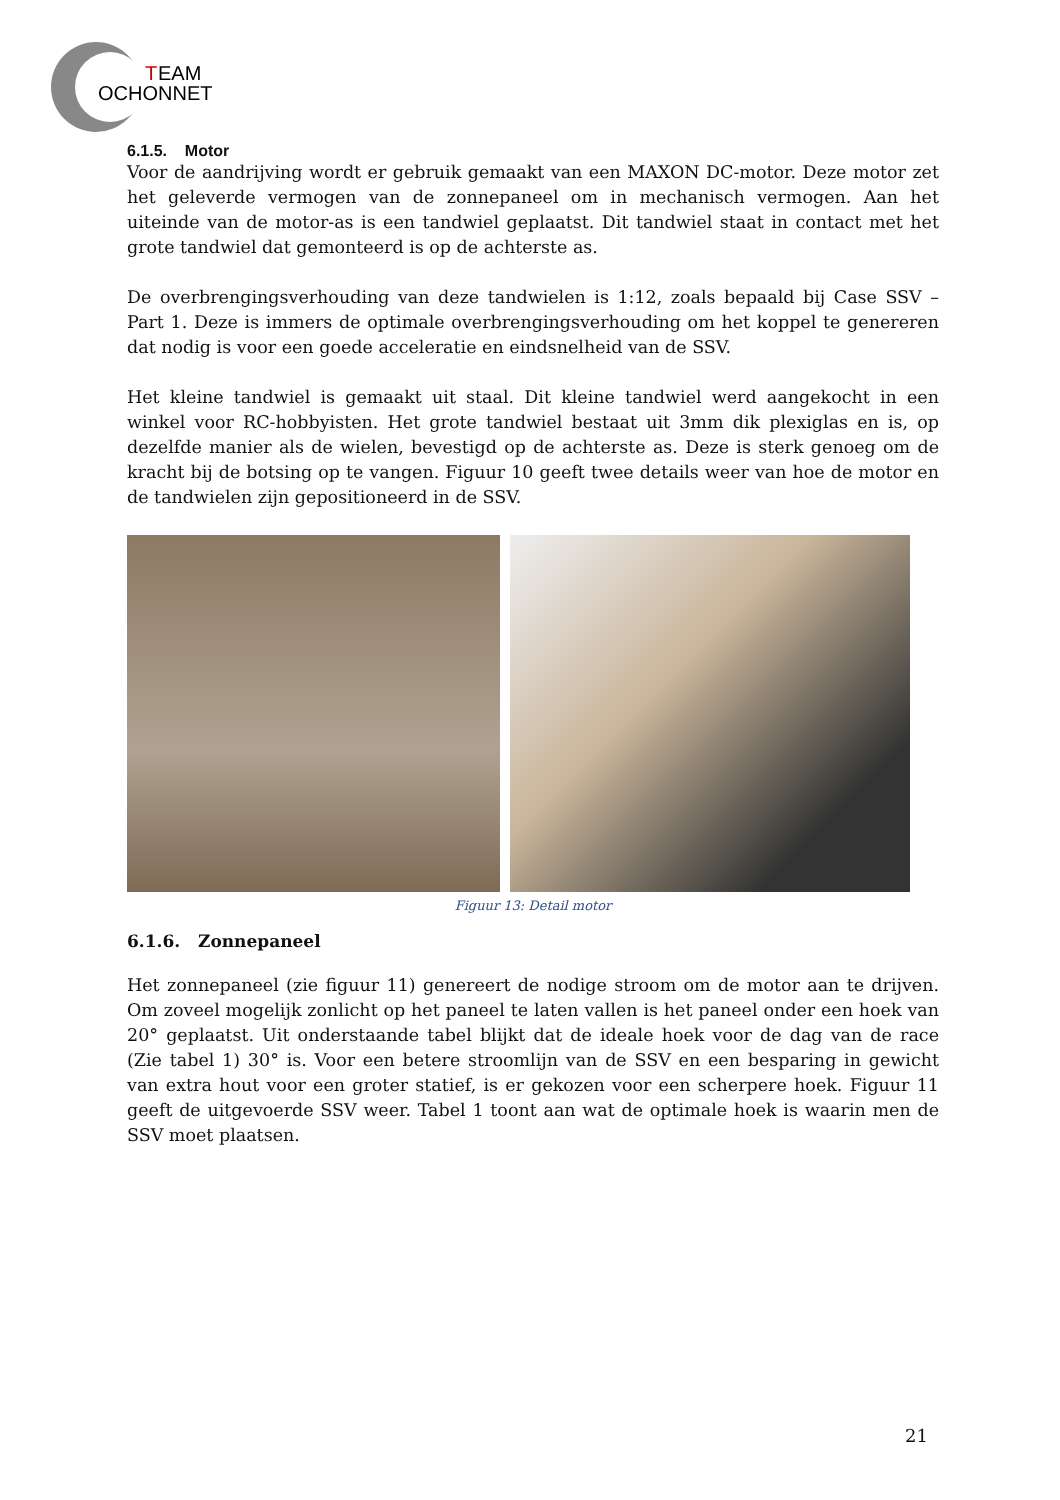T
EAM
OCHONNET
6.1.5. Motor
Voor de aandrijving wordt er gebruik gemaakt van een MAXON DC-motor. Deze motor zet het geleverde vermogen van de zonnepaneel om in mechanisch vermogen. Aan het uiteinde van de motor-as is een tandwiel geplaatst. Dit tandwiel staat in contact met het grote tandwiel dat gemonteerd is op de achterste as.
De overbrengingsverhouding van deze tandwielen is 1:12, zoals bepaald bij Case SSV – Part 1. Deze is immers de optimale overbrengingsverhouding om het koppel te genereren dat nodig is voor een goede acceleratie en eindsnelheid van de SSV.
Het kleine tandwiel is gemaakt uit staal. Dit kleine tandwiel werd aangekocht in een winkel voor RC-hobbyisten. Het grote tandwiel bestaat uit 3mm dik plexiglas en is, op dezelfde manier als de wielen, bevestigd op de achterste as. Deze is sterk genoeg om de kracht bij de botsing op te vangen. Figuur 10 geeft twee details weer van hoe de motor en de tandwielen zijn gepositioneerd in de SSV.
Figuur 13: Detail motor
6.1.6. Zonnepaneel
Het zonnepaneel (zie figuur 11) genereert de nodige stroom om de motor aan te drijven. Om zoveel mogelijk zonlicht op het paneel te laten vallen is het paneel onder een hoek van 20° geplaatst. Uit onderstaande tabel blijkt dat de ideale hoek voor de dag van de race (Zie tabel 1) 30° is. Voor een betere stroomlijn van de SSV en een besparing in gewicht van extra hout voor een groter statief, is er gekozen voor een scherpere hoek. Figuur 11 geeft de uitgevoerde SSV weer. Tabel 1 toont aan wat de optimale hoek is waarin men de SSV moet plaatsen.
21